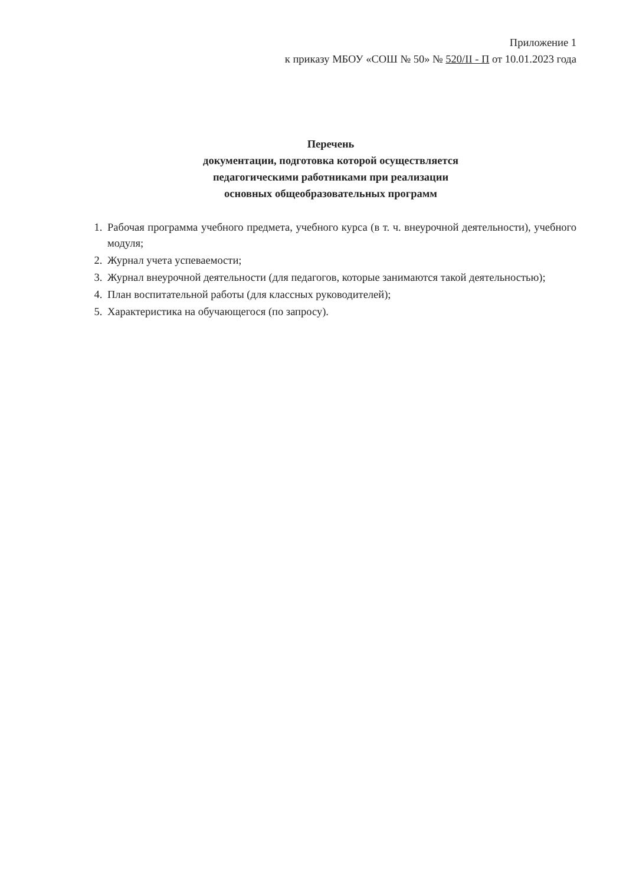Приложение 1
к приказу МБОУ «СОШ № 50» № 520/II - П от 10.01.2023 года
Перечень
документации, подготовка которой осуществляется
педагогическими работниками при реализации
основных общеобразовательных программ
1. Рабочая программа учебного предмета, учебного курса (в т. ч. внеурочной деятельности), учебного модуля;
2. Журнал учета успеваемости;
3. Журнал внеурочной деятельности (для педагогов, которые занимаются такой деятельностью);
4. План воспитательной работы (для классных руководителей);
5. Характеристика на обучающегося (по запросу).